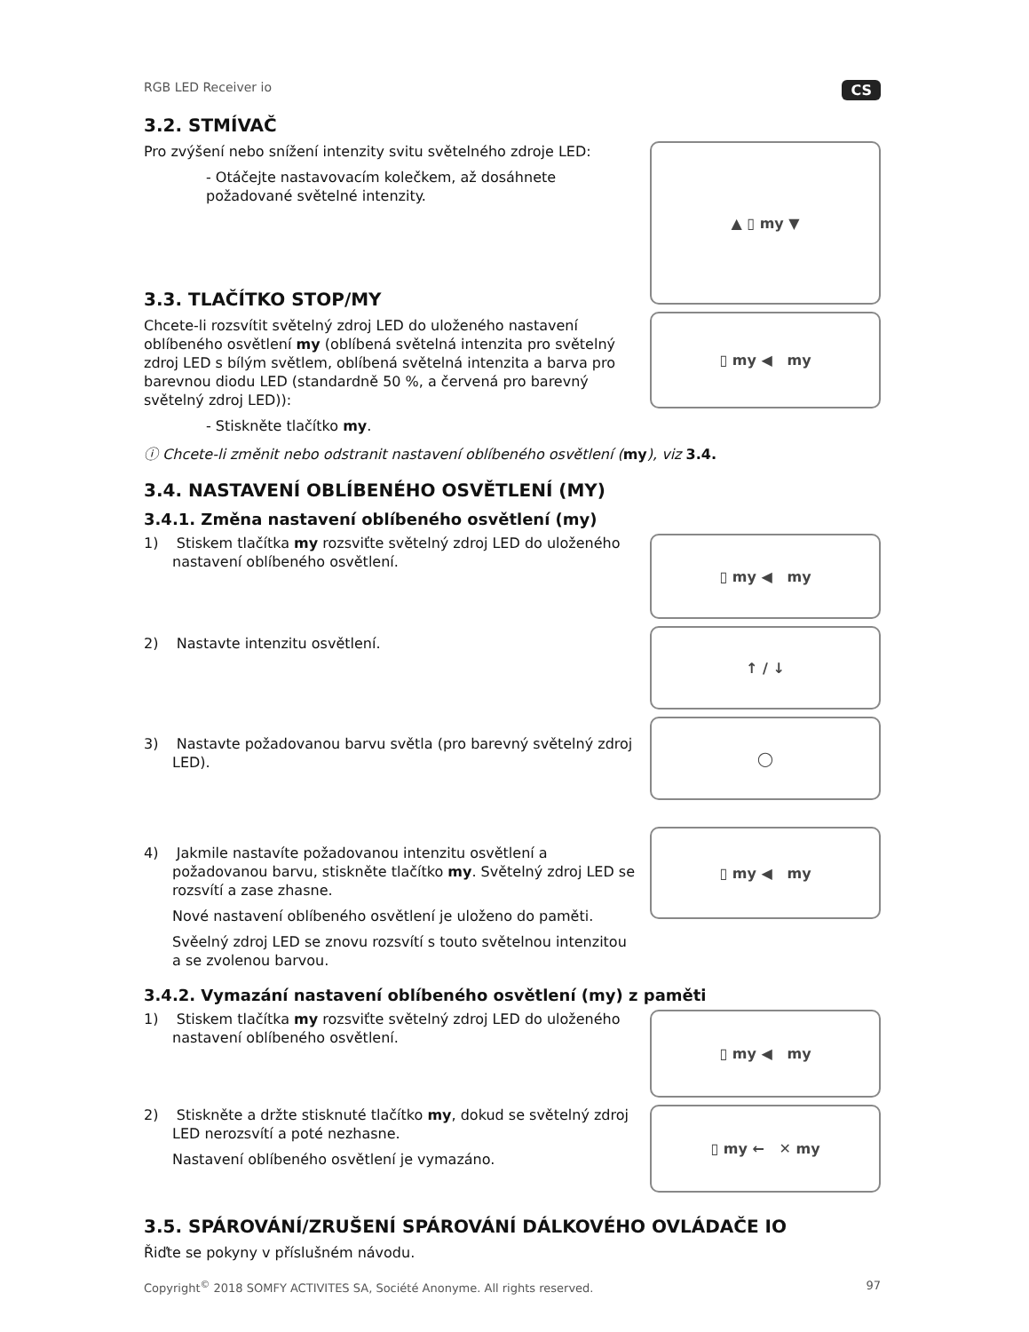RGB LED Receiver io CS
3.2. STMÍVAČ
Pro zvýšení nebo snížení intenzity svitu světelného zdroje LED:
- Otáčejte nastavovacím kolečkem, až dosáhnete požadované světelné intenzity.
3.3. TLAČÍTKO STOP/MY
Chcete-li rozsvítit světelný zdroj LED do uloženého nastavení oblíbeného osvětlení my (oblíbená světelná intenzita pro světelný zdroj LED s bílým světlem, oblíbená světelná intenzita a barva pro barevnou diodu LED (standardně 50 %, a červená pro barevný světelný zdroj LED)):
- Stiskněte tlačítko my.
▲ ▯ my ▼
▯ my ◀ my
ⓘ Chcete-li změnit nebo odstranit nastavení oblíbeného osvětlení (my), viz 3.4.
3.4. NASTAVENÍ OBLÍBENÉHO OSVĚTLENÍ (MY)
3.4.1. Změna nastavení oblíbeného osvětlení (my)
1) Stiskem tlačítka my rozsviťte světelný zdroj LED do uloženého nastavení oblíbeného osvětlení.
2) Nastavte intenzitu osvětlení.
3) Nastavte požadovanou barvu světla (pro barevný světelný zdroj LED).
4) Jakmile nastavíte požadovanou intenzitu osvětlení a požadovanou barvu, stiskněte tlačítko my. Světelný zdroj LED se rozsvítí a zase zhasne.
Nové nastavení oblíbeného osvětlení je uloženo do paměti.
Svěelný zdroj LED se znovu rozsvítí s touto světelnou intenzitou a se zvolenou barvou.
▯ my ◀ my
↑ / ↓
◯
▯ my ◀ my
3.4.2. Vymazání nastavení oblíbeného osvětlení (my) z paměti
1) Stiskem tlačítka my rozsviťte světelný zdroj LED do uloženého nastavení oblíbeného osvětlení.
2) Stiskněte a držte stisknuté tlačítko my, dokud se světelný zdroj LED nerozsvítí a poté nezhasne.
Nastavení oblíbeného osvětlení je vymazáno.
▯ my ◀ my
▯ my ← ✕ my
3.5. SPÁROVÁNÍ/ZRUŠENÍ SPÁROVÁNÍ DÁLKOVÉHO OVLÁDAČE IO
Řiďte se pokyny v příslušném návodu.
Copyright<sup>©</sup> 2018 SOMFY ACTIVITES SA, Société Anonyme. All rights reserved. 97